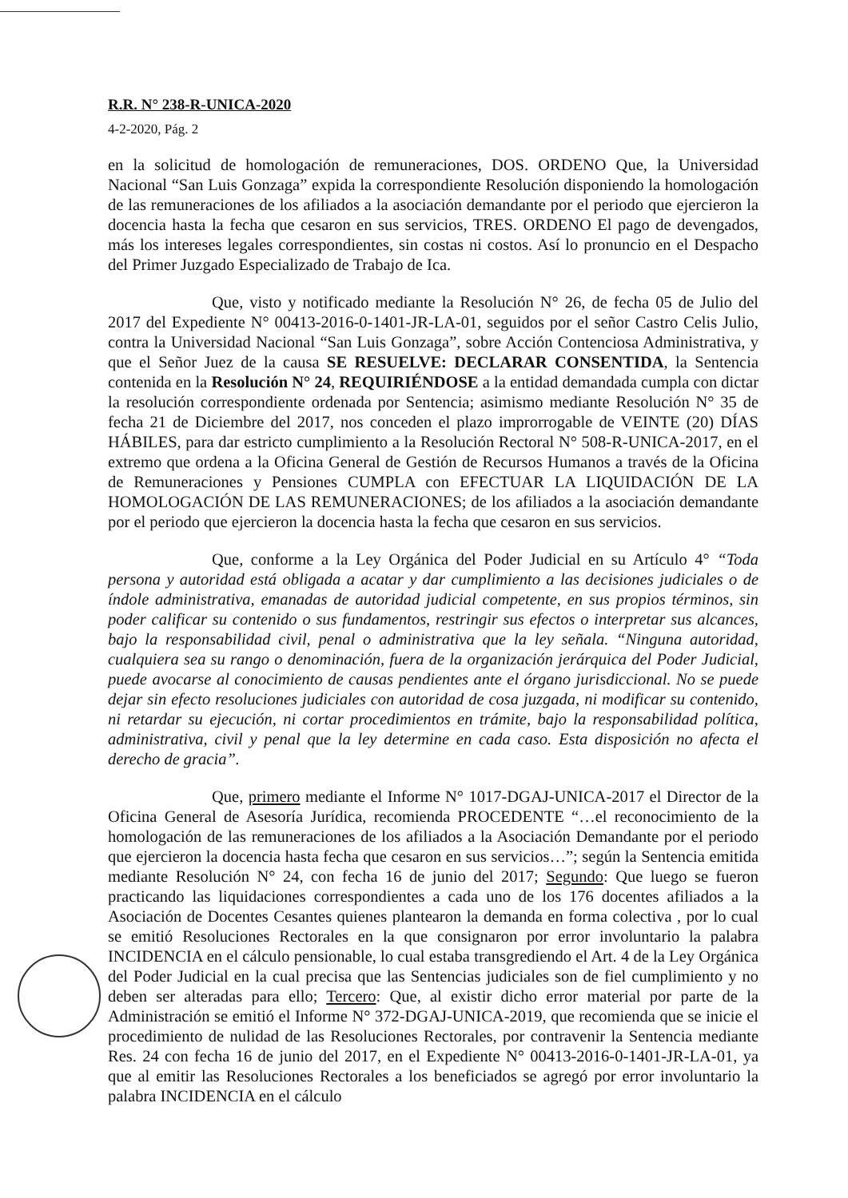R.R. N° 238-R-UNICA-2020
4-2-2020, Pág. 2
en la solicitud de homologación de remuneraciones, DOS. ORDENO Que, la Universidad Nacional “San Luis Gonzaga” expida la correspondiente Resolución disponiendo la homologación de las remuneraciones de los afiliados a la asociación demandante por el periodo que ejercieron la docencia hasta la fecha que cesaron en sus servicios, TRES. ORDENO El pago de devengados, más los intereses legales correspondientes, sin costas ni costos. Así lo pronuncio en el Despacho del Primer Juzgado Especializado de Trabajo de Ica.
Que, visto y notificado mediante la Resolución N° 26, de fecha 05 de Julio del 2017 del Expediente N° 00413-2016-0-1401-JR-LA-01, seguidos por el señor Castro Celis Julio, contra la Universidad Nacional “San Luis Gonzaga”, sobre Acción Contenciosa Administrativa, y que el Señor Juez de la causa SE RESUELVE: DECLARAR CONSENTIDA, la Sentencia contenida en la Resolución N° 24, REQUIRIÉNDOSE a la entidad demandada cumpla con dictar la resolución correspondiente ordenada por Sentencia; asimismo mediante Resolución N° 35 de fecha 21 de Diciembre del 2017, nos conceden el plazo improrrogable de VEINTE (20) DÍAS HÁBILES, para dar estricto cumplimiento a la Resolución Rectoral N° 508-R-UNICA-2017, en el extremo que ordena a la Oficina General de Gestión de Recursos Humanos a través de la Oficina de Remuneraciones y Pensiones CUMPLA con EFECTUAR LA LIQUIDACIÓN DE LA HOMOLOGACIÓN DE LAS REMUNERACIONES; de los afiliados a la asociación demandante por el periodo que ejercieron la docencia hasta la fecha que cesaron en sus servicios.
Que, conforme a la Ley Orgánica del Poder Judicial en su Artículo 4° “Toda persona y autoridad está obligada a acatar y dar cumplimiento a las decisiones judiciales o de índole administrativa, emanadas de autoridad judicial competente, en sus propios términos, sin poder calificar su contenido o sus fundamentos, restringir sus efectos o interpretar sus alcances, bajo la responsabilidad civil, penal o administrativa que la ley señala. “Ninguna autoridad, cualquiera sea su rango o denominación, fuera de la organización jerárquica del Poder Judicial, puede avocarse al conocimiento de causas pendientes ante el órgano jurisdiccional. No se puede dejar sin efecto resoluciones judiciales con autoridad de cosa juzgada, ni modificar su contenido, ni retardar su ejecución, ni cortar procedimientos en trámite, bajo la responsabilidad política, administrativa, civil y penal que la ley determine en cada caso. Esta disposición no afecta el derecho de gracia”.
Que, primero mediante el Informe N° 1017-DGAJ-UNICA-2017 el Director de la Oficina General de Asesoría Jurídica, recomienda PROCEDENTE “…el reconocimiento de la homologación de las remuneraciones de los afiliados a la Asociación Demandante por el periodo que ejercieron la docencia hasta fecha que cesaron en sus servicios…”; según la Sentencia emitida mediante Resolución N° 24, con fecha 16 de junio del 2017; Segundo: Que luego se fueron practicando las liquidaciones correspondientes a cada uno de los 176 docentes afiliados a la Asociación de Docentes Cesantes quienes plantearon la demanda en forma colectiva , por lo cual se emitió Resoluciones Rectorales en la que consignaron por error involuntario la palabra INCIDENCIA en el cálculo pensionable, lo cual estaba transgrediendo el Art. 4 de la Ley Orgánica del Poder Judicial en la cual precisa que las Sentencias judiciales son de fiel cumplimiento y no deben ser alteradas para ello; Tercero: Que, al existir dicho error material por parte de la Administración se emitió el Informe N° 372-DGAJ-UNICA-2019, que recomienda que se inicie el procedimiento de nulidad de las Resoluciones Rectorales, por contravenir la Sentencia mediante Res. 24 con fecha 16 de junio del 2017, en el Expediente N° 00413-2016-0-1401-JR-LA-01, ya que al emitir las Resoluciones Rectorales a los beneficiados se agregó por error involuntario la palabra INCIDENCIA en el cálculo